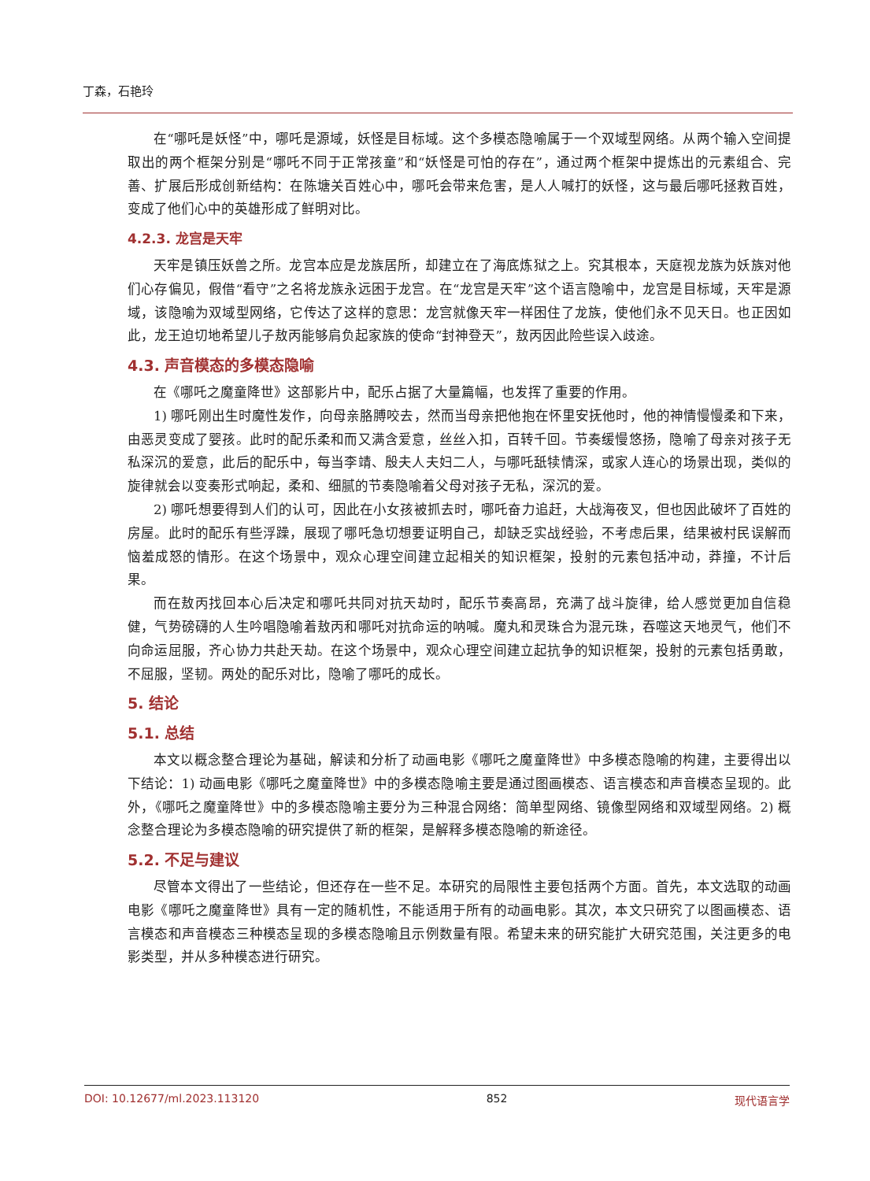丁森，石艳玲
在“哪吒是妖怪”中，哪吒是源域，妖怪是目标域。这个多模态隐喻属于一个双域型网络。从两个输入空间提取出的两个框架分别是“哪吒不同于正常孩童”和“妖怪是可怕的存在”，通过两个框架中提炼出的元素组合、完善、扩展后形成创新结构：在陈塘关百姓心中，哪吒会带来危害，是人人喊打的妖怪，这与最后哪吒拯救百姓，变成了他们心中的英雄形成了鲜明对比。
4.2.3. 龙宫是天牢
天牢是镇压妖兽之所。龙宫本应是龙族居所，却建立在了海底炼狱之上。究其根本，天庭视龙族为妖族对他们心存偏见，假借“看守”之名将龙族永远困于龙宫。在“龙宫是天牢”这个语言隐喻中，龙宫是目标域，天牢是源域，该隐喻为双域型网络，它传达了这样的意思：龙宫就像天牢一样困住了龙族，使他们永不见天日。也正因如此，龙王迫切地希望儿子敖丙能够肩负起家族的使命“封神登天”，敖丙因此险些误入歧途。
4.3. 声音模态的多模态隐喻
在《哪吒之魔童降世》这部影片中，配乐占据了大量篇幅，也发挥了重要的作用。
1) 哪吒刚出生时魔性发作，向母亲胳膊咬去，然而当母亲把他抱在怀里安抚他时，他的神情慢慢柔和下来，由恶灵变成了婴孩。此时的配乐柔和而又满含爱意，丝丝入扣，百转千回。节奏缓慢悠扬，隐喻了母亲对孩子无私深沉的爱意，此后的配乐中，每当李靖、殷夫人夫妇二人，与哪吒舐犊情深，或家人连心的场景出现，类似的旋律就会以变奏形式响起，柔和、细腻的节奏隐喻着父母对孩子无私，深沉的爱。
2) 哪吒想要得到人们的认可，因此在小女孩被抓去时，哪吒奋力追赶，大战海夜叉，但也因此破坏了百姓的房屋。此时的配乐有些浮躁，展现了哪吒急切想要证明自己，却缺乏实战经验，不考虑后果，结果被村民误解而恼羞成怒的情形。在这个场景中，观众心理空间建立起相关的知识框架，投射的元素包括冲动，莽撞，不计后果。
而在敖丙找回本心后决定和哪吒共同对抗天劫时，配乐节奏高昂，充满了战斗旋律，给人感觉更加自信稳健，气势磅礴的人生吟唱隐喻着敖丙和哪吒对抗命运的呐喊。魔丸和灵珠合为混元珠，吞噬这天地灵气，他们不向命运屈服，齐心协力共赴天劫。在这个场景中，观众心理空间建立起抗争的知识框架，投射的元素包括勇敢，不屈服，坚韧。两处的配乐对比，隐喻了哪吒的成长。
5. 结论
5.1. 总结
本文以概念整合理论为基础，解读和分析了动画电影《哪吒之魔童降世》中多模态隐喻的构建，主要得出以下结论：1) 动画电影《哪吒之魔童降世》中的多模态隐喻主要是通过图画模态、语言模态和声音模态呈现的。此外，《哪吒之魔童降世》中的多模态隐喻主要分为三种混合网络：简单型网络、镜像型网络和双域型网络。2) 概念整合理论为多模态隐喻的研究提供了新的框架，是解释多模态隐喻的新途径。
5.2. 不足与建议
尽管本文得出了一些结论，但还存在一些不足。本研究的局限性主要包括两个方面。首先，本文选取的动画电影《哪吒之魔童降世》具有一定的随机性，不能适用于所有的动画电影。其次，本文只研究了以图画模态、语言模态和声音模态三种模态呈现的多模态隐喻且示例数量有限。希望未来的研究能扩大研究范围，关注更多的电影类型，并从多种模态进行研究。
DOI: 10.12677/ml.2023.113120 852 现代语言学